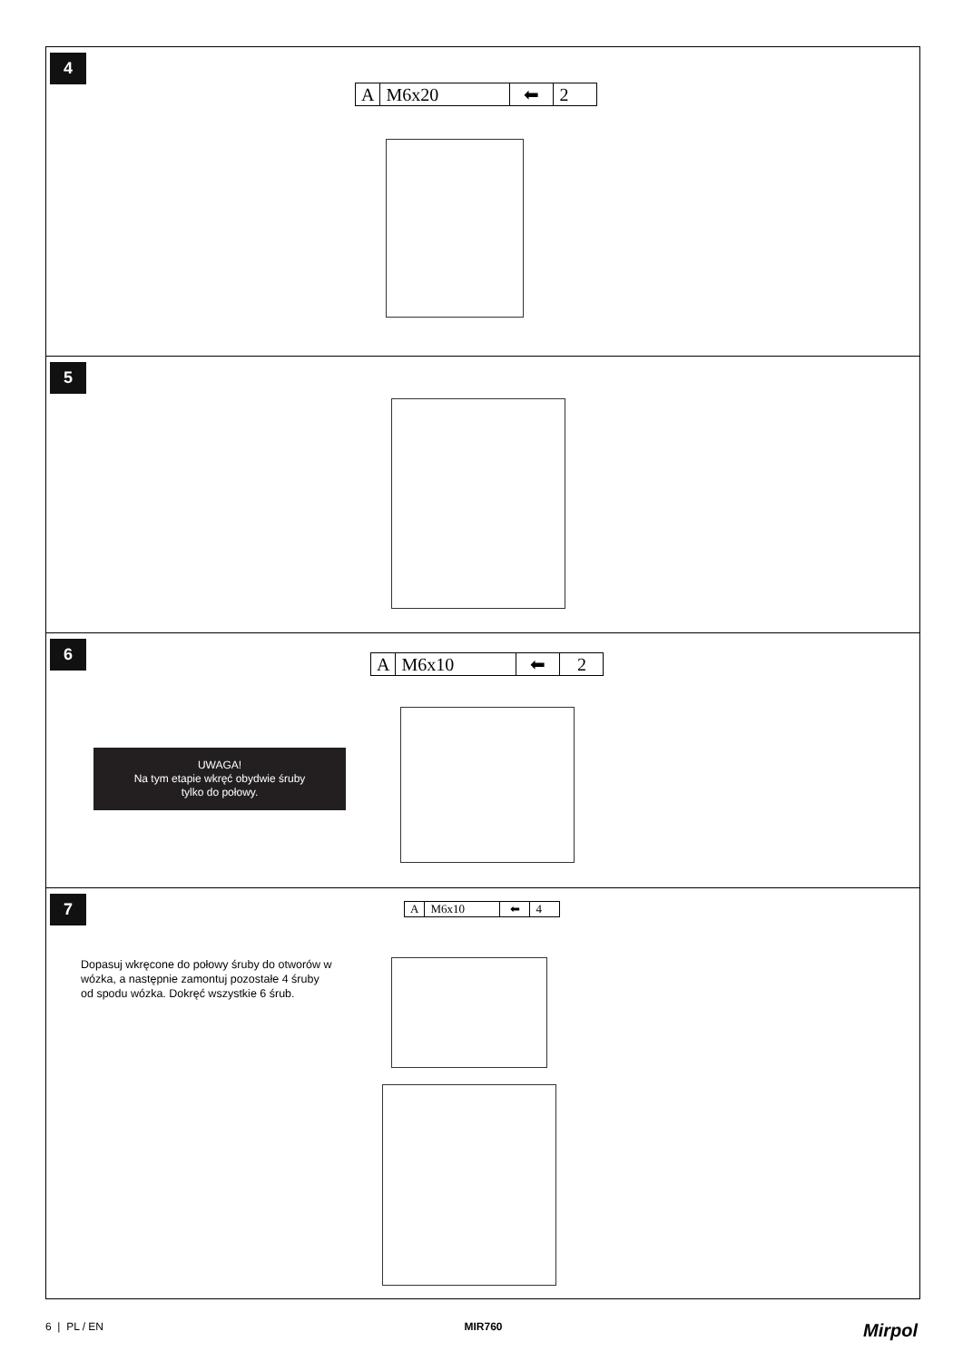4
| A | M6x20 | ⬅ | 2 |
5
6
| A | M6x10 | ⬅ | 2 |
UWAGA!
Na tym etapie wkręć obydwie śruby
tylko do połowy.
7
| A | M6x10 | ⬅ | 4 |
Dopasuj wkręcone do połowy śruby do otworów w wózka, a następnie zamontuj pozostałe 4 śruby od spodu wózka. Dokręć wszystkie 6 śrub.
6 | PL / EN MIR760 Mirpol